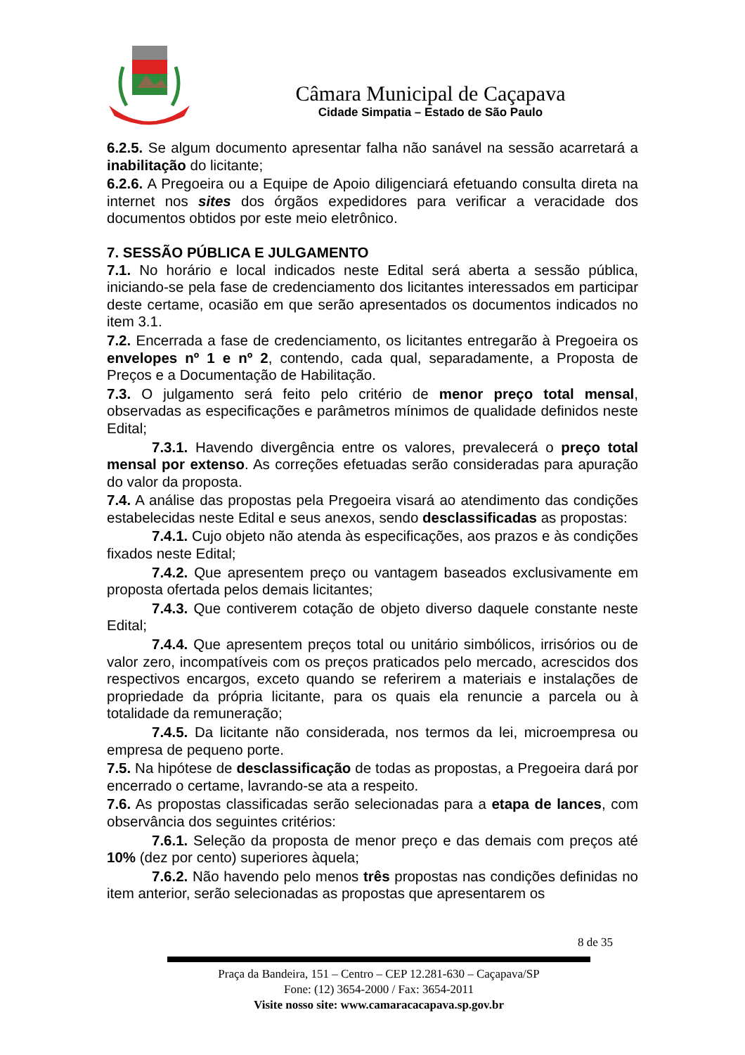Câmara Municipal de Caçapava
Cidade Simpatia – Estado de São Paulo
6.2.5. Se algum documento apresentar falha não sanável na sessão acarretará a inabilitação do licitante;
6.2.6. A Pregoeira ou a Equipe de Apoio diligenciará efetuando consulta direta na internet nos sites dos órgãos expedidores para verificar a veracidade dos documentos obtidos por este meio eletrônico.
7. SESSÃO PÚBLICA E JULGAMENTO
7.1. No horário e local indicados neste Edital será aberta a sessão pública, iniciando-se pela fase de credenciamento dos licitantes interessados em participar deste certame, ocasião em que serão apresentados os documentos indicados no item 3.1.
7.2. Encerrada a fase de credenciamento, os licitantes entregarão à Pregoeira os envelopes nº 1 e nº 2, contendo, cada qual, separadamente, a Proposta de Preços e a Documentação de Habilitação.
7.3. O julgamento será feito pelo critério de menor preço total mensal, observadas as especificações e parâmetros mínimos de qualidade definidos neste Edital;
7.3.1. Havendo divergência entre os valores, prevalecerá o preço total mensal por extenso. As correções efetuadas serão consideradas para apuração do valor da proposta.
7.4. A análise das propostas pela Pregoeira visará ao atendimento das condições estabelecidas neste Edital e seus anexos, sendo desclassificadas as propostas:
7.4.1. Cujo objeto não atenda às especificações, aos prazos e às condições fixados neste Edital;
7.4.2. Que apresentem preço ou vantagem baseados exclusivamente em proposta ofertada pelos demais licitantes;
7.4.3. Que contiverem cotação de objeto diverso daquele constante neste Edital;
7.4.4. Que apresentem preços total ou unitário simbólicos, irrisórios ou de valor zero, incompatíveis com os preços praticados pelo mercado, acrescidos dos respectivos encargos, exceto quando se referirem a materiais e instalações de propriedade da própria licitante, para os quais ela renuncie a parcela ou à totalidade da remuneração;
7.4.5. Da licitante não considerada, nos termos da lei, microempresa ou empresa de pequeno porte.
7.5. Na hipótese de desclassificação de todas as propostas, a Pregoeira dará por encerrado o certame, lavrando-se ata a respeito.
7.6. As propostas classificadas serão selecionadas para a etapa de lances, com observância dos seguintes critérios:
7.6.1. Seleção da proposta de menor preço e das demais com preços até 10% (dez por cento) superiores àquela;
7.6.2. Não havendo pelo menos três propostas nas condições definidas no item anterior, serão selecionadas as propostas que apresentarem os
8 de 35
Praça da Bandeira, 151 – Centro – CEP 12.281-630 – Caçapava/SP
Fone: (12) 3654-2000 / Fax: 3654-2011
Visite nosso site: www.camaracacapava.sp.gov.br